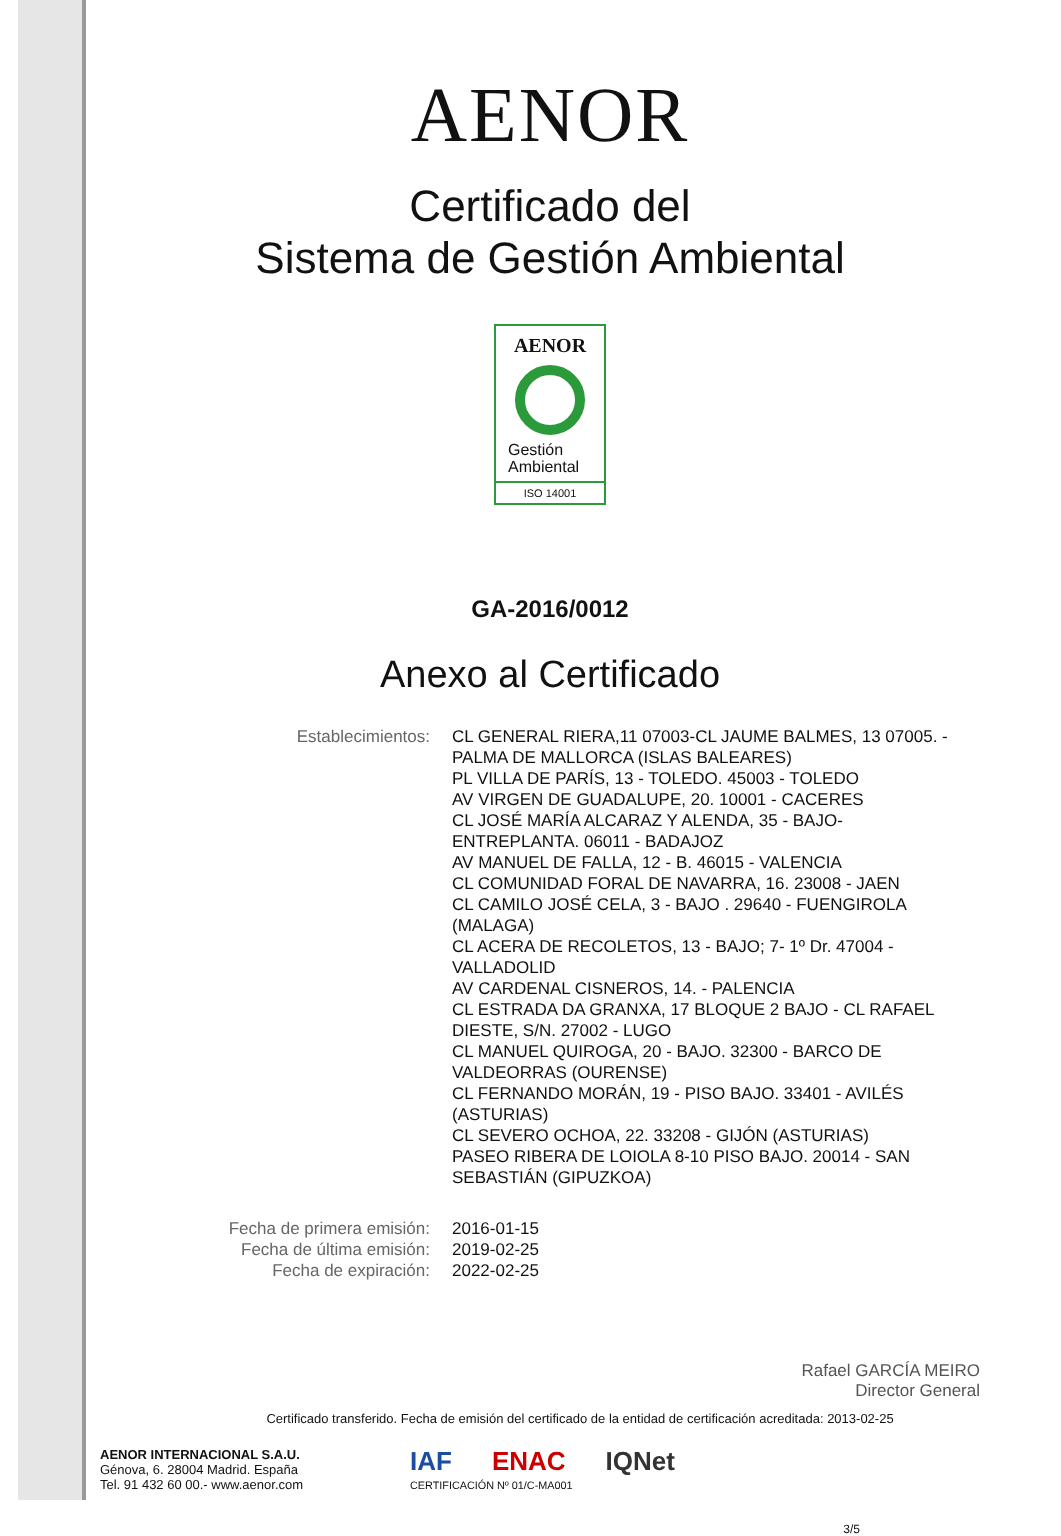AENOR
Certificado del
Sistema de Gestión Ambiental
AENOR
Gestión
Ambiental
ISO 14001
GA-2016/0012
Anexo al Certificado
Establecimientos: CL GENERAL RIERA,11 07003-CL JAUME BALMES, 13 07005. - PALMA DE MALLORCA (ISLAS BALEARES)
PL VILLA DE PARÍS, 13 - TOLEDO. 45003 - TOLEDO
AV VIRGEN DE GUADALUPE, 20. 10001 - CACERES
CL JOSÉ MARÍA ALCARAZ Y ALENDA, 35 - BAJO-ENTREPLANTA. 06011 - BADAJOZ
AV MANUEL DE FALLA, 12 - B. 46015 - VALENCIA
CL COMUNIDAD FORAL DE NAVARRA, 16. 23008 - JAEN
CL CAMILO JOSÉ CELA, 3 - BAJO . 29640 - FUENGIROLA (MALAGA)
CL ACERA DE RECOLETOS, 13 - BAJO; 7- 1º Dr. 47004 - VALLADOLID
AV CARDENAL CISNEROS, 14. - PALENCIA
CL ESTRADA DA GRANXA, 17 BLOQUE 2 BAJO - CL RAFAEL DIESTE, S/N. 27002 - LUGO
CL MANUEL QUIROGA, 20 - BAJO. 32300 - BARCO DE VALDEORRAS (OURENSE)
CL FERNANDO MORÁN, 19 - PISO BAJO. 33401 - AVILÉS (ASTURIAS)
CL SEVERO OCHOA, 22. 33208 - GIJÓN (ASTURIAS)
PASEO RIBERA DE LOIOLA 8-10 PISO BAJO. 20014 - SAN SEBASTIÁN (GIPUZKOA)
Fecha de primera emisión: 2016-01-15
Fecha de última emisión: 2019-02-25
Fecha de expiración: 2022-02-25
Rafael GARCÍA MEIRO
Director General
Certificado transferido. Fecha de emisión del certificado de la entidad de certificación acreditada: 2013-02-25
AENOR INTERNACIONAL S.A.U.
Génova, 6. 28004 Madrid. España
Tel. 91 432 60 00.- www.aenor.com
IAF ENAC IQNet
CERTIFICACIÓN Nº 01/C-MA001
3/5